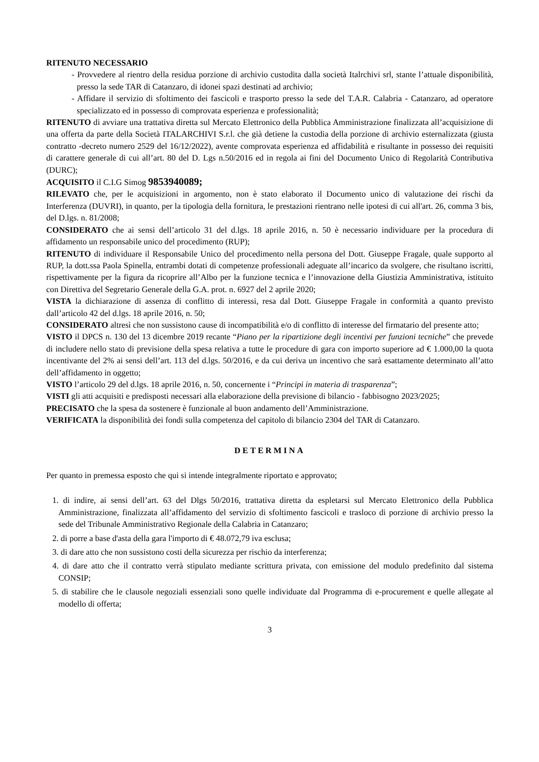RITENUTO NECESSARIO
- Provvedere al rientro della residua porzione di archivio custodita dalla società Italrchivi srl, stante l’attuale disponibilità, presso la sede TAR di Catanzaro, di idonei spazi destinati ad archivio;
- Affidare il servizio di sfoltimento dei fascicoli e trasporto presso la sede del T.A.R. Calabria - Catanzaro, ad operatore specializzato ed in possesso di comprovata esperienza e professionalità;
RITENUTO di avviare una trattativa diretta sul Mercato Elettronico della Pubblica Amministrazione finalizzata all’acquisizione di una offerta da parte della Società ITALARCHIVI S.r.l. che già detiene la custodia della porzione di archivio esternalizzata (giusta contratto -decreto numero 2529 del 16/12/2022), avente comprovata esperienza ed affidabilità e risultante in possesso dei requisiti di carattere generale di cui all’art. 80 del D. Lgs n.50/2016 ed in regola ai fini del Documento Unico di Regolarità Contributiva (DURC);
ACQUISITO il C.I.G Simog 9853940089;
RILEVATO che, per le acquisizioni in argomento, non è stato elaborato il Documento unico di valutazione dei rischi da Interferenza (DUVRI), in quanto, per la tipologia della fornitura, le prestazioni rientrano nelle ipotesi di cui all'art. 26, comma 3 bis, del D.lgs. n. 81/2008;
CONSIDERATO che ai sensi dell’articolo 31 del d.lgs. 18 aprile 2016, n. 50 è necessario individuare per la procedura di affidamento un responsabile unico del procedimento (RUP);
RITENUTO di individuare il Responsabile Unico del procedimento nella persona del Dott. Giuseppe Fragale, quale supporto al RUP, la dott.ssa Paola Spinella, entrambi dotati di competenze professionali adeguate all’incarico da svolgere, che risultano iscritti, rispettivamente per la figura da ricoprire all’Albo per la funzione tecnica e l’innovazione della Giustizia Amministrativa, istituito con Direttiva del Segretario Generale della G.A. prot. n. 6927 del 2 aprile 2020;
VISTA la dichiarazione di assenza di conflitto di interessi, resa dal Dott. Giuseppe Fragale in conformità a quanto previsto dall’articolo 42 del d.lgs. 18 aprile 2016, n. 50;
CONSIDERATO altresì che non sussistono cause di incompatibilità e/o di conflitto di interesse del firmatario del presente atto;
VISTO il DPCS n. 130 del 13 dicembre 2019 recante “Piano per la ripartizione degli incentivi per funzioni tecniche” che prevede di includere nello stato di previsione della spesa relativa a tutte le procedure di gara con importo superiore ad € 1.000,00 la quota incentivante del 2% ai sensi dell’art. 113 del d.lgs. 50/2016, e da cui deriva un incentivo che sarà esattamente determinato all’atto dell’affidamento in oggetto;
VISTO l’articolo 29 del d.lgs. 18 aprile 2016, n. 50, concernente i “Principi in materia di trasparenza”;
VISTI gli atti acquisiti e predisposti necessari alla elaborazione della previsione di bilancio - fabbisogno 2023/2025;
PRECISATO che la spesa da sostenere è funzionale al buon andamento dell’Amministrazione.
VERIFICATA la disponibilità dei fondi sulla competenza del capitolo di bilancio 2304 del TAR di Catanzaro.
DETERMINA
Per quanto in premessa esposto che qui si intende integralmente riportato e approvato;
1. di indire, ai sensi dell’art. 63 del Dlgs 50/2016, trattativa diretta da espletarsi sul Mercato Elettronico della Pubblica Amministrazione, finalizzata all’affidamento del servizio di sfoltimento fascicoli e trasloco di porzione di archivio presso la sede del Tribunale Amministrativo Regionale della Calabria in Catanzaro;
2. di porre a base d'asta della gara l'importo di € 48.072,79 iva esclusa;
3. di dare atto che non sussistono costi della sicurezza per rischio da interferenza;
4. di dare atto che il contratto verrà stipulato mediante scrittura privata, con emissione del modulo predefinito dal sistema CONSIP;
5. di stabilire che le clausole negoziali essenziali sono quelle individuate dal Programma di e-procurement e quelle allegate al modello di offerta;
3